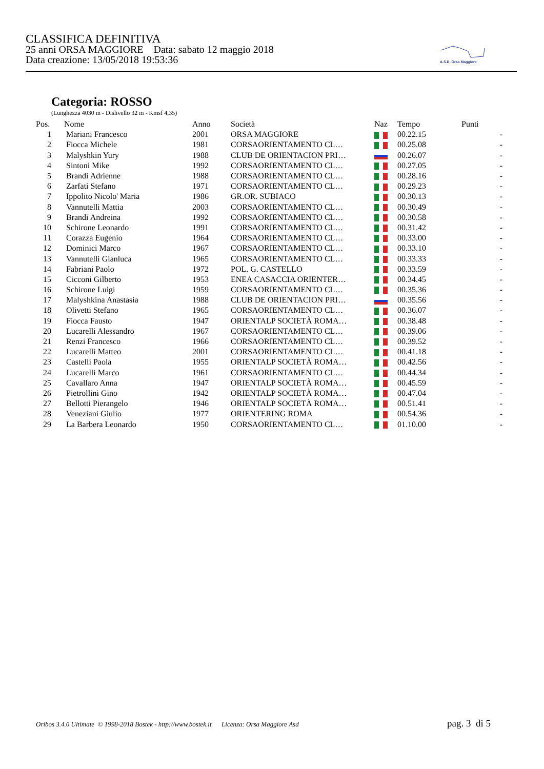CLASSIFICA DEFINITIVA
25 anni ORSA MAGGIORE Data: sabato 12 maggio 2018
Data creazione: 13/05/2018 19:53:36
A.S.D. Orsa Maggiore
Categoria: ROSSO
(Lunghezza 4030 m - Dislivello 32 m - Kmsf 4,35)
| Pos. | Nome | Anno | Società | Naz | Tempo | Punti |
| --- | --- | --- | --- | --- | --- | --- |
| 1 | Mariani Francesco | 2001 | ORSA MAGGIORE | | 00.22.15 | - |
| 2 | Fiocca Michele | 1981 | CORSAORIENTAMENTO CL… | | 00.25.08 | - |
| 3 | Malyshkin Yury | 1988 | CLUB DE ORIENTACION PRI… | | 00.26.07 | - |
| 4 | Sintoni Mike | 1992 | CORSAORIENTAMENTO CL… | | 00.27.05 | - |
| 5 | Brandi Adrienne | 1988 | CORSAORIENTAMENTO CL… | | 00.28.16 | - |
| 6 | Zarfati Stefano | 1971 | CORSAORIENTAMENTO CL… | | 00.29.23 | - |
| 7 | Ippolito Nicolo' Maria | 1986 | GR.OR. SUBIACO | | 00.30.13 | - |
| 8 | Vannutelli Mattia | 2003 | CORSAORIENTAMENTO CL… | | 00.30.49 | - |
| 9 | Brandi Andreina | 1992 | CORSAORIENTAMENTO CL… | | 00.30.58 | - |
| 10 | Schirone Leonardo | 1991 | CORSAORIENTAMENTO CL… | | 00.31.42 | - |
| 11 | Corazza Eugenio | 1964 | CORSAORIENTAMENTO CL… | | 00.33.00 | - |
| 12 | Dominici Marco | 1967 | CORSAORIENTAMENTO CL… | | 00.33.10 | - |
| 13 | Vannutelli Gianluca | 1965 | CORSAORIENTAMENTO CL… | | 00.33.33 | - |
| 14 | Fabriani Paolo | 1972 | POL. G. CASTELLO | | 00.33.59 | - |
| 15 | Cicconi Gilberto | 1953 | ENEA CASACCIA ORIENTER… | | 00.34.45 | - |
| 16 | Schirone Luigi | 1959 | CORSAORIENTAMENTO CL… | | 00.35.36 | - |
| 17 | Malyshkina Anastasia | 1988 | CLUB DE ORIENTACION PRI… | | 00.35.56 | - |
| 18 | Olivetti Stefano | 1965 | CORSAORIENTAMENTO CL… | | 00.36.07 | - |
| 19 | Fiocca Fausto | 1947 | ORIENTALP SOCIETÀ ROMA… | | 00.38.48 | - |
| 20 | Lucarelli Alessandro | 1967 | CORSAORIENTAMENTO CL… | | 00.39.06 | - |
| 21 | Renzi Francesco | 1966 | CORSAORIENTAMENTO CL… | | 00.39.52 | - |
| 22 | Lucarelli Matteo | 2001 | CORSAORIENTAMENTO CL… | | 00.41.18 | - |
| 23 | Castelli Paola | 1955 | ORIENTALP SOCIETÀ ROMA… | | 00.42.56 | - |
| 24 | Lucarelli Marco | 1961 | CORSAORIENTAMENTO CL… | | 00.44.34 | - |
| 25 | Cavallaro Anna | 1947 | ORIENTALP SOCIETÀ ROMA… | | 00.45.59 | - |
| 26 | Pietrollini Gino | 1942 | ORIENTALP SOCIETÀ ROMA… | | 00.47.04 | - |
| 27 | Bellotti Pierangelo | 1946 | ORIENTALP SOCIETÀ ROMA… | | 00.51.41 | - |
| 28 | Veneziani Giulio | 1977 | ORIENTERING ROMA | | 00.54.36 | - |
| 29 | La Barbera Leonardo | 1950 | CORSAORIENTAMENTO CL… | | 01.10.00 | - |
Oribos 3.4.0 Ultimate © 1998-2018 Bostek - http://www.bostek.it Licenza: Orsa Maggiore Asd pag. 3 di 5